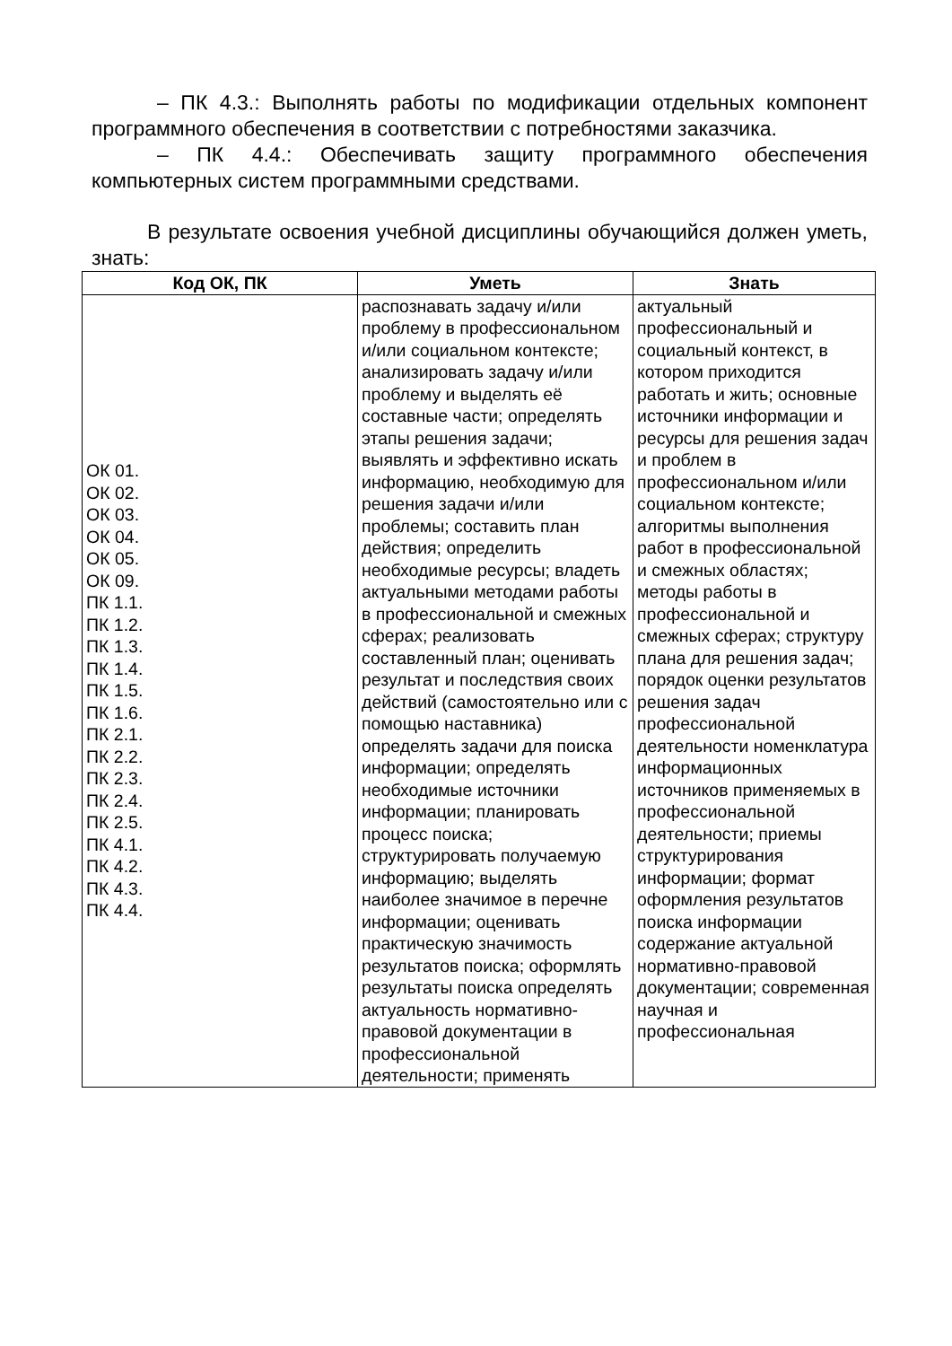– ПК 4.3.: Выполнять работы по модификации отдельных компонент программного обеспечения в соответствии с потребностями заказчика.
– ПК 4.4.: Обеспечивать защиту программного обеспечения компьютерных систем программными средствами.
В результате освоения учебной дисциплины обучающийся должен уметь, знать:
| Код ОК, ПК | Уметь | Знать |
| --- | --- | --- |
| ОК 01. ОК 02. ОК 03. ОК 04. ОК 05. ОК 09. ПК 1.1. ПК 1.2. ПК 1.3. ПК 1.4. ПК 1.5. ПК 1.6. ПК 2.1. ПК 2.2. ПК 2.3. ПК 2.4. ПК 2.5. ПК 4.1. ПК 4.2. ПК 4.3. ПК 4.4. | распознавать задачу и/или проблему в профессиональном и/или социальном контексте; анализировать задачу и/или проблему и выделять её составные части; определять этапы решения задачи; выявлять и эффективно искать информацию, необходимую для решения задачи и/или проблемы; составить план действия; определить необходимые ресурсы; владеть актуальными методами работы в профессиональной и смежных сферах; реализовать составленный план; оценивать результат и последствия своих действий (самостоятельно или с помощью наставника) определять задачи для поиска информации; определять необходимые источники информации; планировать процесс поиска; структурировать получаемую информацию; выделять наиболее значимое в перечне информации; оценивать практическую значимость результатов поиска; оформлять результаты поиска определять актуальность нормативно-правовой документации в профессиональной деятельности; применять | актуальный профессиональный и социальный контекст, в котором приходится работать и жить; основные источники информации и ресурсы для решения задач и проблем в профессиональном и/или социальном контексте; алгоритмы выполнения работ в профессиональной и смежных областях; методы работы в профессиональной и смежных сферах; структуру плана для решения задач; порядок оценки результатов решения задач профессиональной деятельности номенклатура информационных источников применяемых в профессиональной деятельности; приемы структурирования информации; формат оформления результатов поиска информации содержание актуальной нормативно-правовой документации; современная научная и профессиональная |